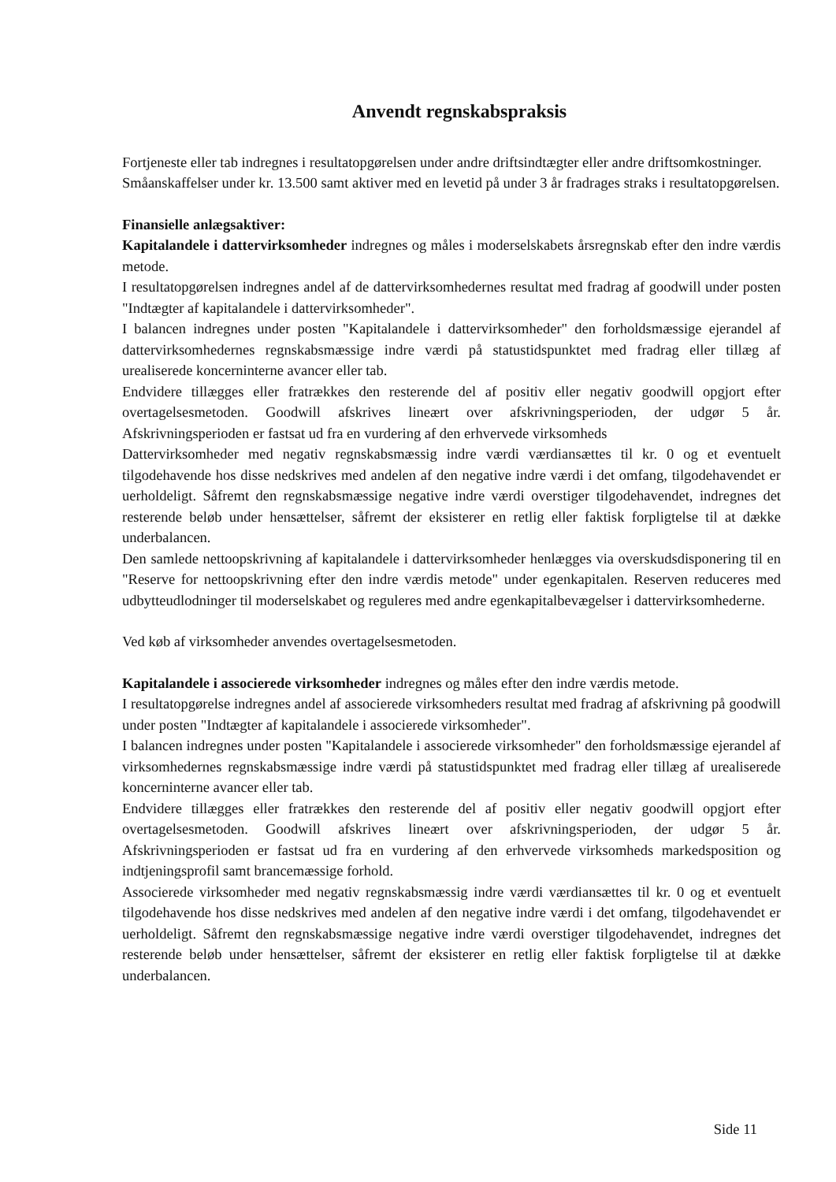Anvendt regnskabspraksis
Fortjeneste eller tab indregnes i resultatopgørelsen under andre driftsindtægter eller andre driftsomkostninger.
Småanskaffelser under kr. 13.500 samt aktiver med en levetid på under 3 år fradrages straks i resultatopgørelsen.
Finansielle anlægsaktiver:
Kapitalandele i dattervirksomheder indregnes og måles i moderselskabets årsregnskab efter den indre værdis metode.
I resultatopgørelsen indregnes andel af de dattervirksomhedernes resultat med fradrag af goodwill under posten "Indtægter af kapitalandele i dattervirksomheder".
I balancen indregnes under posten "Kapitalandele i dattervirksomheder" den forholdsmæssige ejerandel af dattervirksomhedernes regnskabsmæssige indre værdi på statustidspunktet med fradrag eller tillæg af urealiserede koncerninterne avancer eller tab.
Endvidere tillægges eller fratrækkes den resterende del af positiv eller negativ goodwill opgjort efter overtagelsesmetoden. Goodwill afskrives lineært over afskrivningsperioden, der udgør 5 år. Afskrivningsperioden er fastsat ud fra en vurdering af den erhvervede virksomheds
Dattervirksomheder med negativ regnskabsmæssig indre værdi værdiansættes til kr. 0 og et eventuelt tilgodehavende hos disse nedskrives med andelen af den negative indre værdi i det omfang, tilgodehavendet er uerholdeligt. Såfremt den regnskabsmæssige negative indre værdi overstiger tilgodehavendet, indregnes det resterende beløb under hensættelser, såfremt der eksisterer en retlig eller faktisk forpligtelse til at dække underbalancen.
Den samlede nettoopskrivning af kapitalandele i dattervirksomheder henlægges via overskudsdisponering til en "Reserve for nettoopskrivning efter den indre værdis metode" under egenkapitalen. Reserven reduceres med udbytteudlodninger til moderselskabet og reguleres med andre egenkapitalbevægelser i dattervirksomhederne.
Ved køb af virksomheder anvendes overtagelsesmetoden.
Kapitalandele i associerede virksomheder indregnes og måles efter den indre værdis metode.
I resultatopgørelse indregnes andel af associerede virksomheders resultat med fradrag af afskrivning på goodwill under posten "Indtægter af kapitalandele i associerede virksomheder".
I balancen indregnes under posten "Kapitalandele i associerede virksomheder" den forholdsmæssige ejerandel af virksomhedernes regnskabsmæssige indre værdi på statustidspunktet med fradrag eller tillæg af urealiserede koncerninterne avancer eller tab.
Endvidere tillægges eller fratrækkes den resterende del af positiv eller negativ goodwill opgjort efter overtagelsesmetoden. Goodwill afskrives lineært over afskrivningsperioden, der udgør 5 år. Afskrivningsperioden er fastsat ud fra en vurdering af den erhvervede virksomheds markedsposition og indtjeningsprofil samt brancemæssige forhold.
Associerede virksomheder med negativ regnskabsmæssig indre værdi værdiansættes til kr. 0 og et eventuelt tilgodehavende hos disse nedskrives med andelen af den negative indre værdi i det omfang, tilgodehavendet er uerholdeligt. Såfremt den regnskabsmæssige negative indre værdi overstiger tilgodehavendet, indregnes det resterende beløb under hensættelser, såfremt der eksisterer en retlig eller faktisk forpligtelse til at dække underbalancen.
Side 11